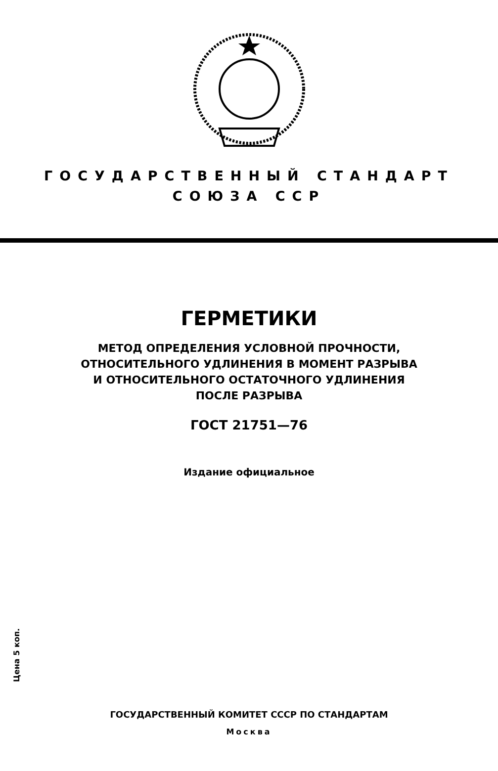ГОСУДАРСТВЕННЫЙ СТАНДАРТ
СОЮЗА ССР
ГЕРМЕТИКИ
МЕТОД ОПРЕДЕЛЕНИЯ УСЛОВНОЙ ПРОЧНОСТИ,
ОТНОСИТЕЛЬНОГО УДЛИНЕНИЯ В МОМЕНТ РАЗРЫВА
И ОТНОСИТЕЛЬНОГО ОСТАТОЧНОГО УДЛИНЕНИЯ
ПОСЛЕ РАЗРЫВА
ГОСТ 21751—76
Издание официальное
Цена 5 коп.
ГОСУДАРСТВЕННЫЙ КОМИТЕТ СССР ПО СТАНДАРТАМ
Москва